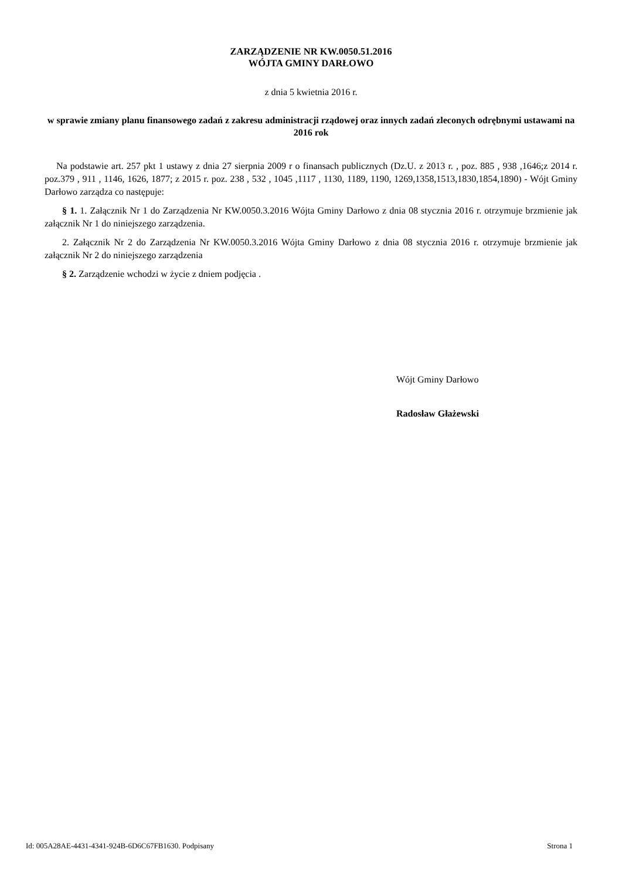ZARZĄDZENIE NR KW.0050.51.2016
WÓJTA GMINY DARŁOWO
z dnia 5 kwietnia 2016 r.
w sprawie zmiany planu finansowego zadań z zakresu administracji rządowej oraz innych zadań zleconych odrębnymi ustawami na 2016 rok
Na podstawie art. 257 pkt 1 ustawy z dnia 27 sierpnia 2009 r o finansach publicznych (Dz.U. z 2013 r. , poz. 885 , 938 ,1646;z 2014 r. poz.379 , 911 , 1146, 1626, 1877; z 2015 r. poz. 238 , 532 , 1045 ,1117 , 1130, 1189, 1190, 1269,1358,1513,1830,1854,1890) - Wójt Gminy Darłowo zarządza co następuje:
§ 1. 1. Załącznik Nr 1 do Zarządzenia Nr KW.0050.3.2016 Wójta Gminy Darłowo z dnia 08 stycznia 2016 r. otrzymuje brzmienie jak załącznik Nr 1 do niniejszego zarządzenia.
2. Załącznik Nr 2 do Zarządzenia Nr KW.0050.3.2016 Wójta Gminy Darłowo z dnia 08 stycznia 2016 r. otrzymuje brzmienie jak załącznik Nr 2 do niniejszego zarządzenia
§ 2. Zarządzenie wchodzi w życie z dniem podjęcia .
Wójt Gminy Darłowo
Radosław Głażewski
Id: 005A28AE-4431-4341-924B-6D6C67FB1630. Podpisany Strona 1